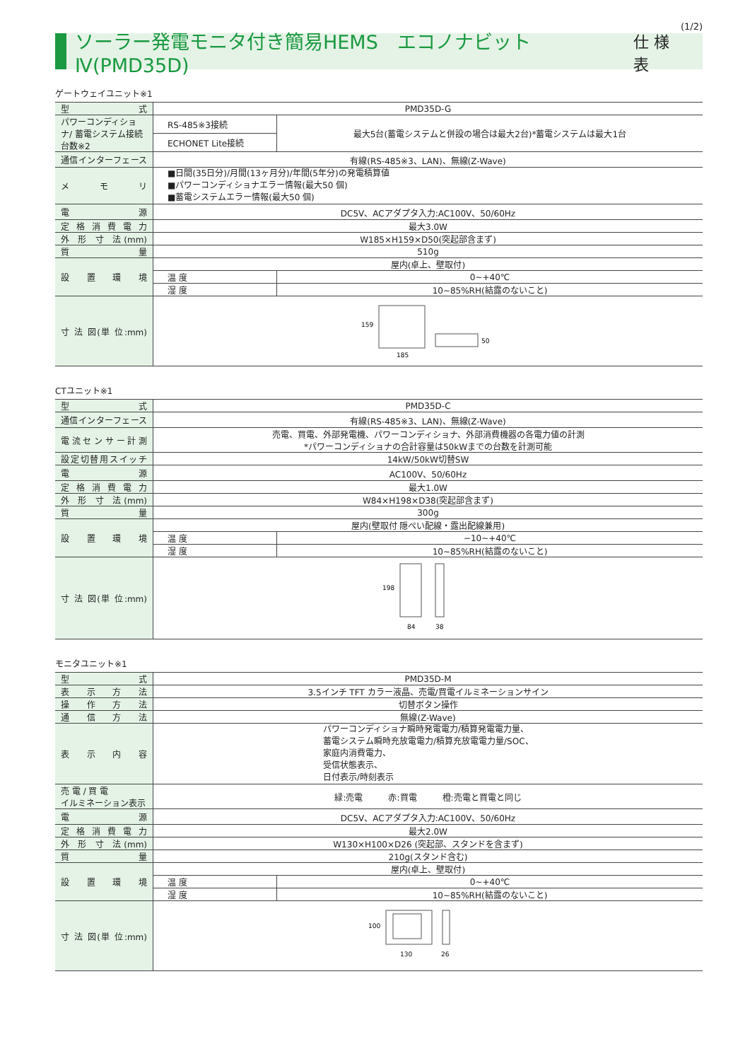(1/2)
ソーラー発電モニタ付き簡易HEMS　エコノナビット Ⅳ(PMD35D) 仕 様 表
ゲートウェイユニット※1
| 型 式 | PMD35D-G | |
| パワーコンディショナ/ 蓄電システム接続台数※2 | RS-485※3接続 | 最大5台(蓄電システムと併設の場合は最大2台)*蓄電システムは最大1台 |
| | ECHONET Lite接続 | |
| 通信インターフェース | 有線(RS-485※3、LAN)、無線(Z-Wave) | |
| メ モ リ | ■日間(35日分)/月間(13ヶ月分)/年間(5年分)の発電積算値 ■パワーコンディショナエラー情報(最大50 個) ■蓄電システムエラー情報(最大50 個) | |
| 電 源 | DC5V、ACアダプタ入力:AC100V、50/60Hz | |
| 定 格 消 費 電 力 | 最大3.0W | |
| 外 形 寸 法(mm) | W185×H159×D50(突起部含まず) | |
| 質 量 | 510g | |
| 設 置 環 境 | 屋内(卓上、壁取付) | |
| | 温 度 | 0~+40℃ |
| | 湿 度 | 10~85%RH(結露のないこと) |
| 寸 法 図(単 位:mm) | 159 185 50 | |
CTユニット※1
| 型 式 | PMD35D-C | |
| 通信インターフェース | 有線(RS-485※3、LAN)、無線(Z-Wave) | |
| 電流センサー計測 | 売電、買電、外部発電機、パワーコンディショナ、外部消費機器の各電力値の計測 *パワーコンディショナの合計容量は50kWまでの台数を計測可能 | |
| 設定切替用スイッチ | 14kW/50kW切替SW | |
| 電 源 | AC100V、50/60Hz | |
| 定 格 消 費 電 力 | 最大1.0W | |
| 外 形 寸 法(mm) | W84×H198×D38(突起部含まず) | |
| 質 量 | 300g | |
| 設 置 環 境 | 屋内(壁取付 隠ぺい配線・露出配線兼用) | |
| | 温 度 | −10~+40℃ |
| | 湿 度 | 10~85%RH(結露のないこと) |
| 寸 法 図(単 位:mm) | 198 84 38 | |
モニタユニット※1
| 型 式 | PMD35D-M | |
| 表 示 方 法 | 3.5インチ TFT カラー液晶、売電/買電イルミネーションサイン | |
| 操 作 方 法 | 切替ボタン操作 | |
| 通 信 方 法 | 無線(Z-Wave) | |
| 表 示 内 容 | パワーコンディショナ瞬時発電電力/積算発電電力量、 蓄電システム瞬時充放電電力/積算充放電電力量/SOC、 家庭内消費電力、 受信状態表示、 日付表示/時刻表示 | |
| 売 電 / 買 電 イルミネーション表示 | 緑:売電 赤:買電 橙:売電と買電と同じ | |
| 電 源 | DC5V、ACアダプタ入力:AC100V、50/60Hz | |
| 定 格 消 費 電 力 | 最大2.0W | |
| 外 形 寸 法(mm) | W130×H100×D26 (突起部、スタンドを含まず) | |
| 質 量 | 210g(スタンド含む) | |
| 設 置 環 境 | 屋内(卓上、壁取付) | |
| | 温 度 | 0~+40℃ |
| | 湿 度 | 10~85%RH(結露のないこと) |
| 寸 法 図(単 位:mm) | 100 130 26 | |